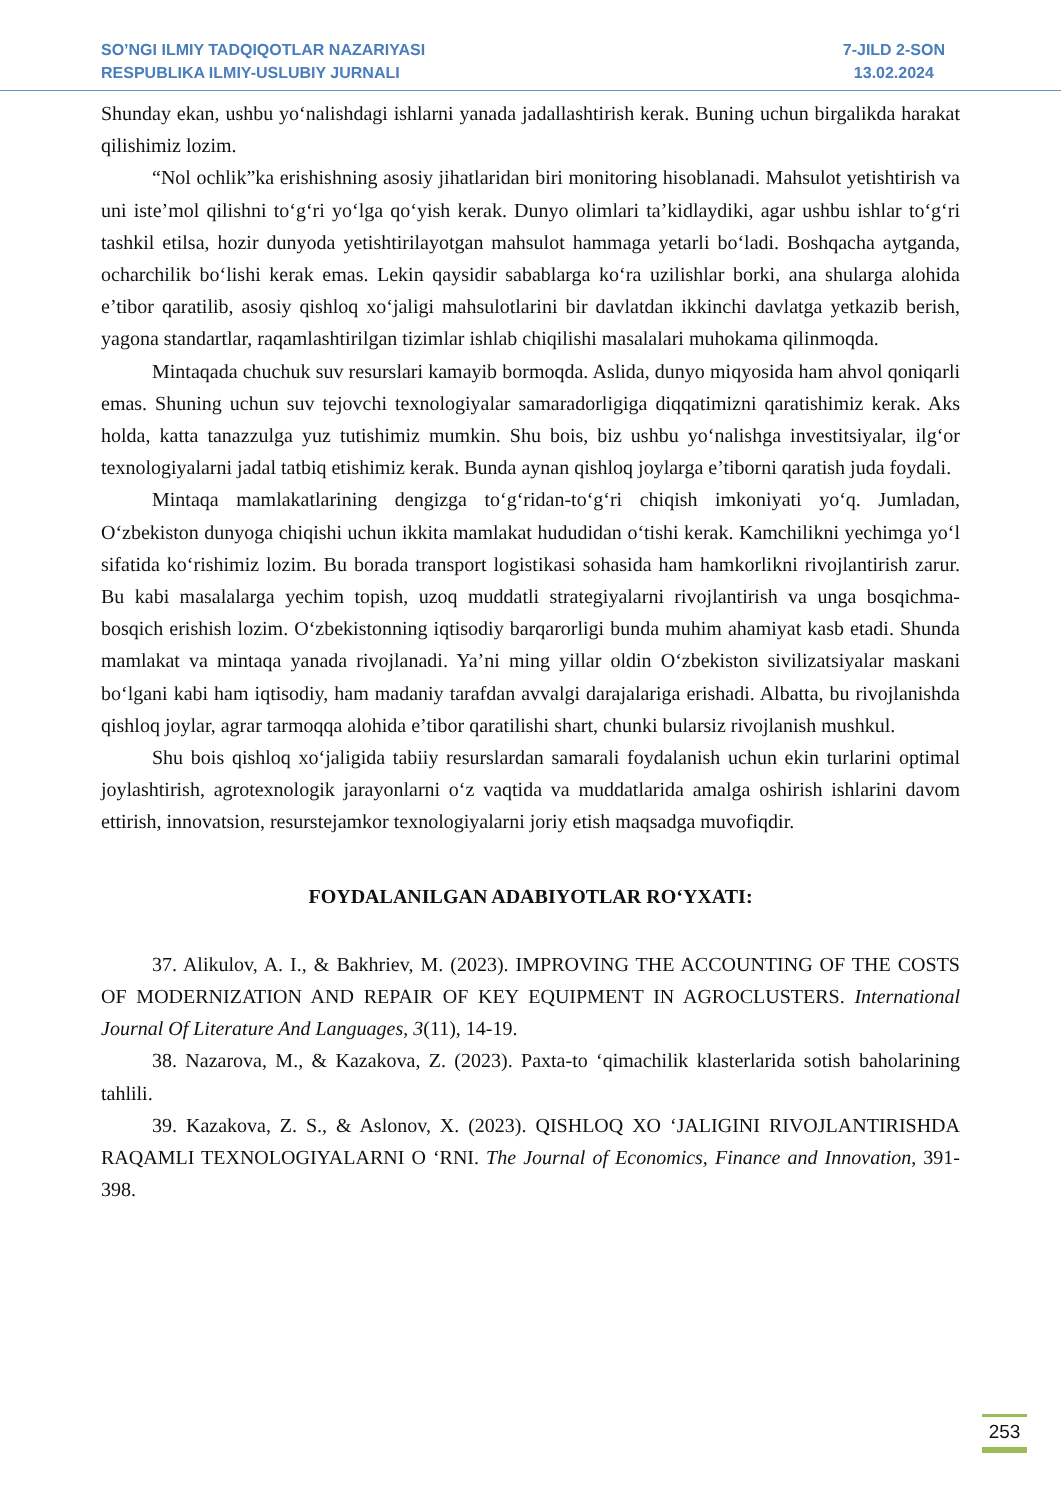SO’NGI ILMIY TADQIQOTLAR NAZARIYASI
RESPUBLIKA ILMIY-USLUBIY JURNALI
7-JILD 2-SON
13.02.2024
Shunday ekan, ushbu yo‘nalishdagi ishlarni yanada jadallashtirish kerak. Buning uchun birgalikda harakat qilishimiz lozim.
“Nol ochlik”ka erishishning asosiy jihatlaridan biri monitoring hisoblanadi. Mahsulot yetishtirish va uni iste’mol qilishni to‘g‘ri yo‘lga qo‘yish kerak. Dunyo olimlari ta’kidlaydiki, agar ushbu ishlar to‘g‘ri tashkil etilsa, hozir dunyoda yetishtirilayotgan mahsulot hammaga yetarli bo‘ladi. Boshqacha aytganda, ocharchilik bo‘lishi kerak emas. Lekin qaysidir sabablarga ko‘ra uzilishlar borki, ana shularga alohida e’tibor qaratilib, asosiy qishloq xo‘jaligi mahsulotlarini bir davlatdan ikkinchi davlatga yetkazib berish, yagona standartlar, raqamlashtirilgan tizimlar ishlab chiqilishi masalalari muhokama qilinmoqda.
Mintaqada chuchuk suv resurslari kamayib bormoqda. Aslida, dunyo miqyosida ham ahvol qoniqarli emas. Shuning uchun suv tejovchi texnologiyalar samaradorligiga diqqatimizni qaratishimiz kerak. Aks holda, katta tanazzulga yuz tutishimiz mumkin. Shu bois, biz ushbu yo‘nalishga investitsiyalar, ilg‘or texnologiyalarni jadal tatbiq etishimiz kerak. Bunda aynan qishloq joylarga e’tiborni qaratish juda foydali.
Mintaqa mamlakatlarining dengizga to‘g‘ridan-to‘g‘ri chiqish imkoniyati yo‘q. Jumladan, O‘zbekiston dunyoga chiqishi uchun ikkita mamlakat hududidan o‘tishi kerak. Kamchilikni yechimga yo‘l sifatida ko‘rishimiz lozim. Bu borada transport logistikasi sohasida ham hamkorlikni rivojlantirish zarur. Bu kabi masalalarga yechim topish, uzoq muddatli strategiyalarni rivojlantirish va unga bosqichma-bosqich erishish lozim. O‘zbekistonning iqtisodiy barqarorligi bunda muhim ahamiyat kasb etadi. Shunda mamlakat va mintaqa yanada rivojlanadi. Ya’ni ming yillar oldin O‘zbekiston sivilizatsiyalar maskani bo‘lgani kabi ham iqtisodiy, ham madaniy tarafdan avvalgi darajalariga erishadi. Albatta, bu rivojlanishda qishloq joylar, agrar tarmoqqa alohida e’tibor qaratilishi shart, chunki bularsiz rivojlanish mushkul.
Shu bois qishloq xo‘jaligida tabiiy resurslardan samarali foydalanish uchun ekin turlarini optimal joylashtirish, agrotexnologik jarayonlarni o‘z vaqtida va muddatlarida amalga oshirish ishlarini davom ettirish, innovatsion, resurstejamkor texnologiyalarni joriy etish maqsadga muvofiqdir.
FOYDALANILGAN ADABIYOTLAR RO‘YXATI:
37. Alikulov, A. I., & Bakhriev, M. (2023). IMPROVING THE ACCOUNTING OF THE COSTS OF MODERNIZATION AND REPAIR OF KEY EQUIPMENT IN AGROCLUSTERS. International Journal Of Literature And Languages, 3(11), 14-19.
38. Nazarova, M., & Kazakova, Z. (2023). Paxta-to ‘qimachilik klasterlarida sotish baholarining tahlili.
39. Kazakova, Z. S., & Aslonov, X. (2023). QISHLOQ XO ‘JALIGINI RIVOJLANTIRISHDA RAQAMLI TEXNOLOGIYALARNI O ‘RNI. The Journal of Economics, Finance and Innovation, 391-398.
253